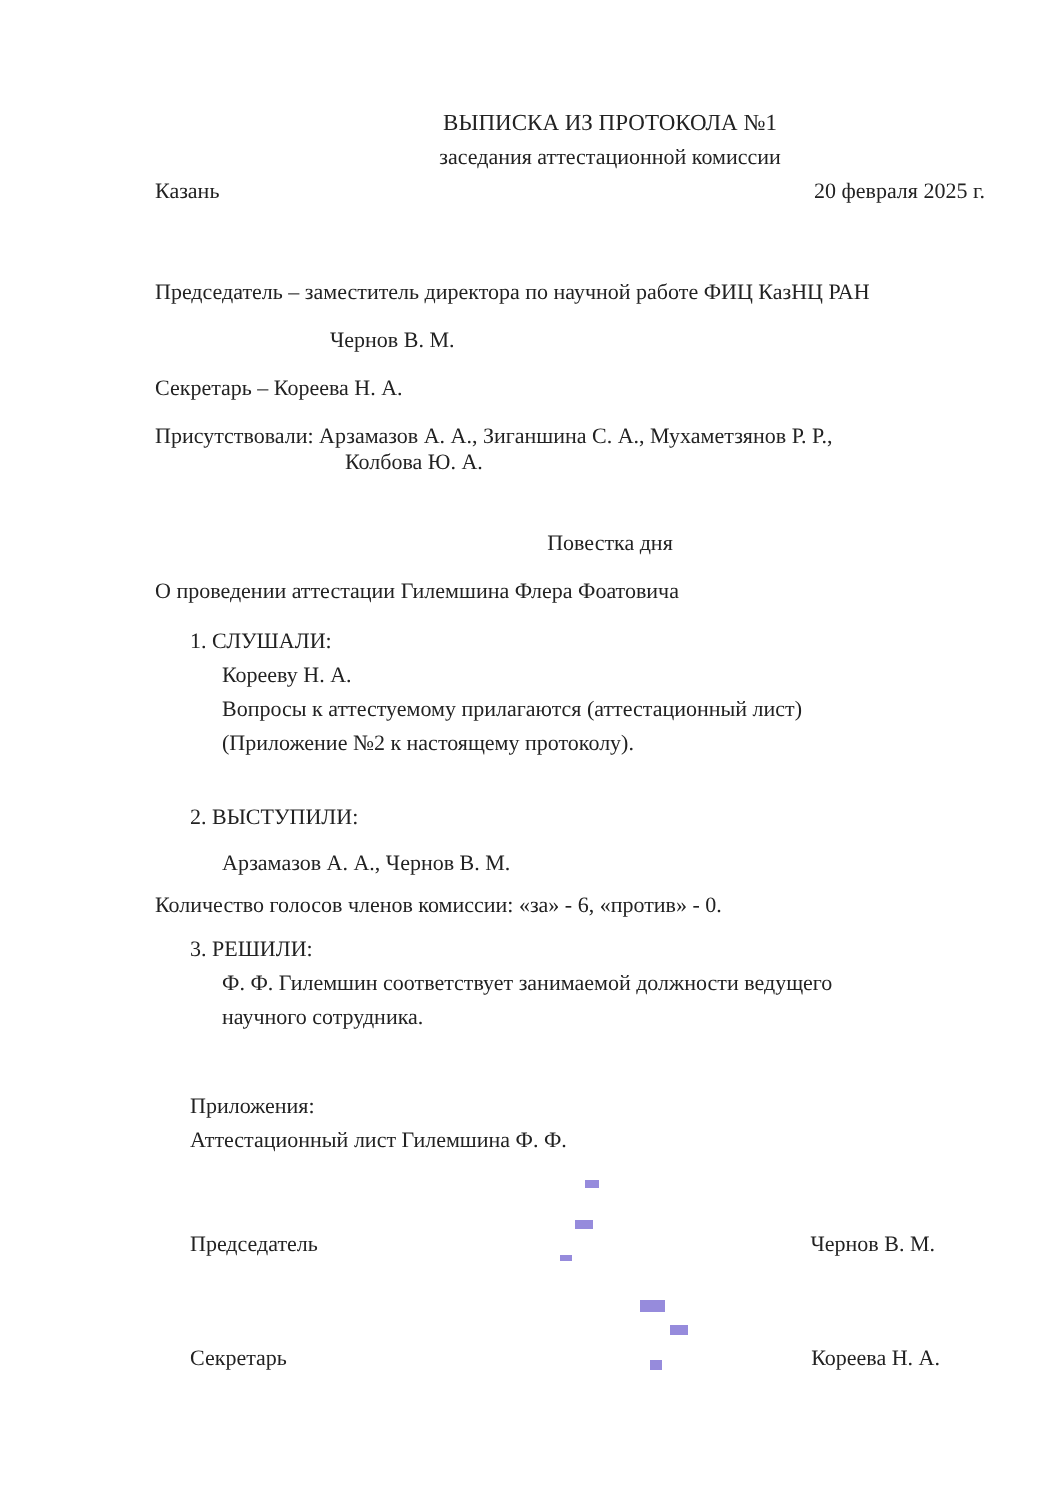ВЫПИСКА ИЗ ПРОТОКОЛА №1
заседания аттестационной комиссии
Казань 20 февраля 2025 г.
Председатель – заместитель директора по научной работе ФИЦ КазНЦ РАН
Чернов В. М.
Секретарь – Кореева Н. А.
Присутствовали: Арзамазов А. А., Зиганшина С. А., Мухаметзянов Р. Р.,
Колбова Ю. А.
Повестка дня
О проведении аттестации Гилемшина Флера Фоатовича
1. СЛУШАЛИ:
Корееву Н. А.
Вопросы к аттестуемому прилагаются (аттестационный лист)
(Приложение №2 к настоящему протоколу).
2. ВЫСТУПИЛИ:
Арзамазов А. А., Чернов В. М.
Количество голосов членов комиссии: «за» - 6, «против» - 0.
3. РЕШИЛИ:
Ф. Ф. Гилемшин соответствует занимаемой должности ведущего
научного сотрудника.
Приложения:
Аттестационный лист Гилемшина Ф. Ф.
Председатель Чернов В. М.
Секретарь Кореева Н. А.